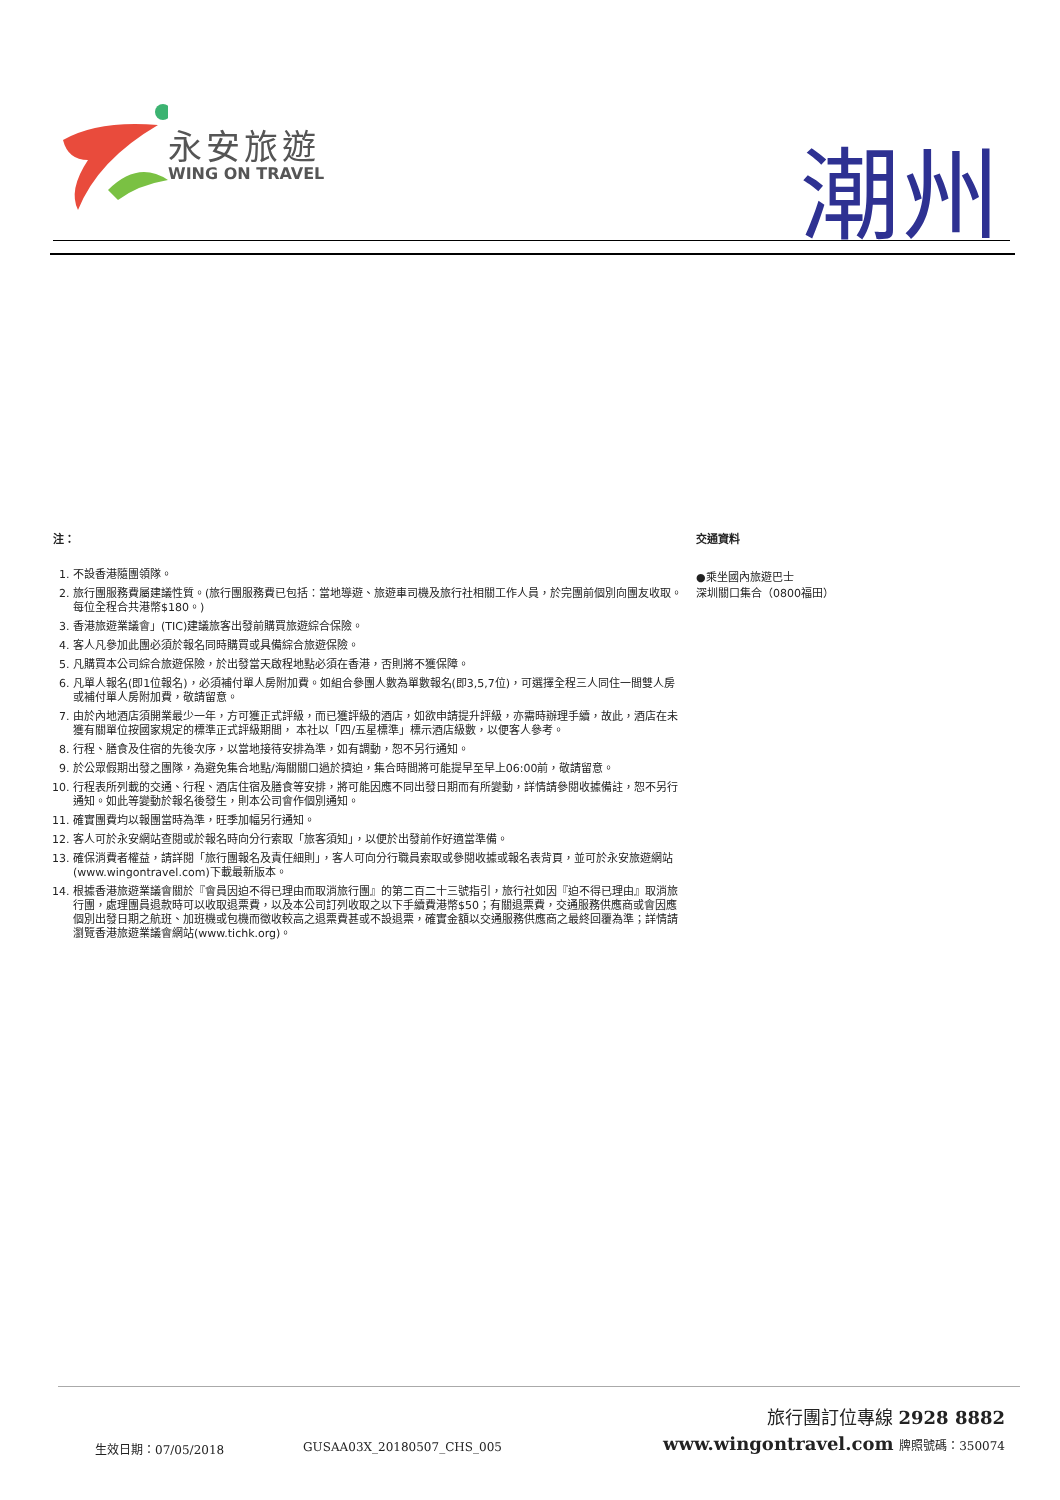永安旅遊
WING ON TRAVEL
潮州
注：
1. 不設香港隨團領隊。
2. 旅行團服務費屬建議性質。(旅行團服務費已包括：當地導遊、旅遊車司機及旅行社相關工作人員，於完團前個別向團友收取。每位全程合共港幣$180。)
3. 香港旅遊業議會」(TIC)建議旅客出發前購買旅遊綜合保險。
4. 客人凡參加此團必須於報名同時購買或具備綜合旅遊保險。
5. 凡購買本公司綜合旅遊保險，於出發當天啟程地點必須在香港，否則將不獲保障。
6. 凡單人報名(即1位報名)，必須補付單人房附加費。如組合參團人數為單數報名(即3,5,7位)，可選擇全程三人同住一間雙人房或補付單人房附加費，敬請留意。
7. 由於內地酒店須開業最少一年，方可獲正式評級，而已獲評級的酒店，如欲申請提升評級，亦需時辦理手續，故此，酒店在未獲有關單位按國家規定的標準正式評級期間， 本社以「四/五星標準」標示酒店級數，以便客人參考。
8. 行程、膳食及住宿的先後次序，以當地接待安排為準，如有調動，恕不另行通知。
9. 於公眾假期出發之團隊，為避免集合地點/海關關口過於擠迫，集合時間將可能提早至早上06:00前，敬請留意。
10. 行程表所列載的交通、行程、酒店住宿及膳食等安排，將可能因應不同出發日期而有所變動，詳情請參閱收據備註，恕不另行通知。如此等變動於報名後發生，則本公司會作個別通知。
11. 確實團費均以報團當時為準，旺季加幅另行通知。
12. 客人可於永安網站查閱或於報名時向分行索取「旅客須知」，以便於出發前作好適當準備。
13. 確保消費者權益，請詳閱「旅行團報名及責任細則」，客人可向分行職員索取或參閱收據或報名表背頁，並可於永安旅遊網站(www.wingontravel.com)下載最新版本。
14. 根據香港旅遊業議會關於『會員因迫不得已理由而取消旅行團』的第二百二十三號指引，旅行社如因『迫不得已理由』取消旅行團，處理團員退款時可以收取退票費，以及本公司訂列收取之以下手續費港幣$50；有關退票費，交通服務供應商或會因應個別出發日期之航班、加班機或包機而徵收較高之退票費甚或不設退票，確實金額以交通服務供應商之最終回覆為準；詳情請瀏覽香港旅遊業議會網站(www.tichk.org)。
交通資料
●乘坐國內旅遊巴士
深圳關口集合（0800福田）
生效日期：07/05/2018 GUSAA03X_20180507_CHS_005
旅行團訂位專線 2928 8882
www.wingontravel.com 牌照號碼：350074